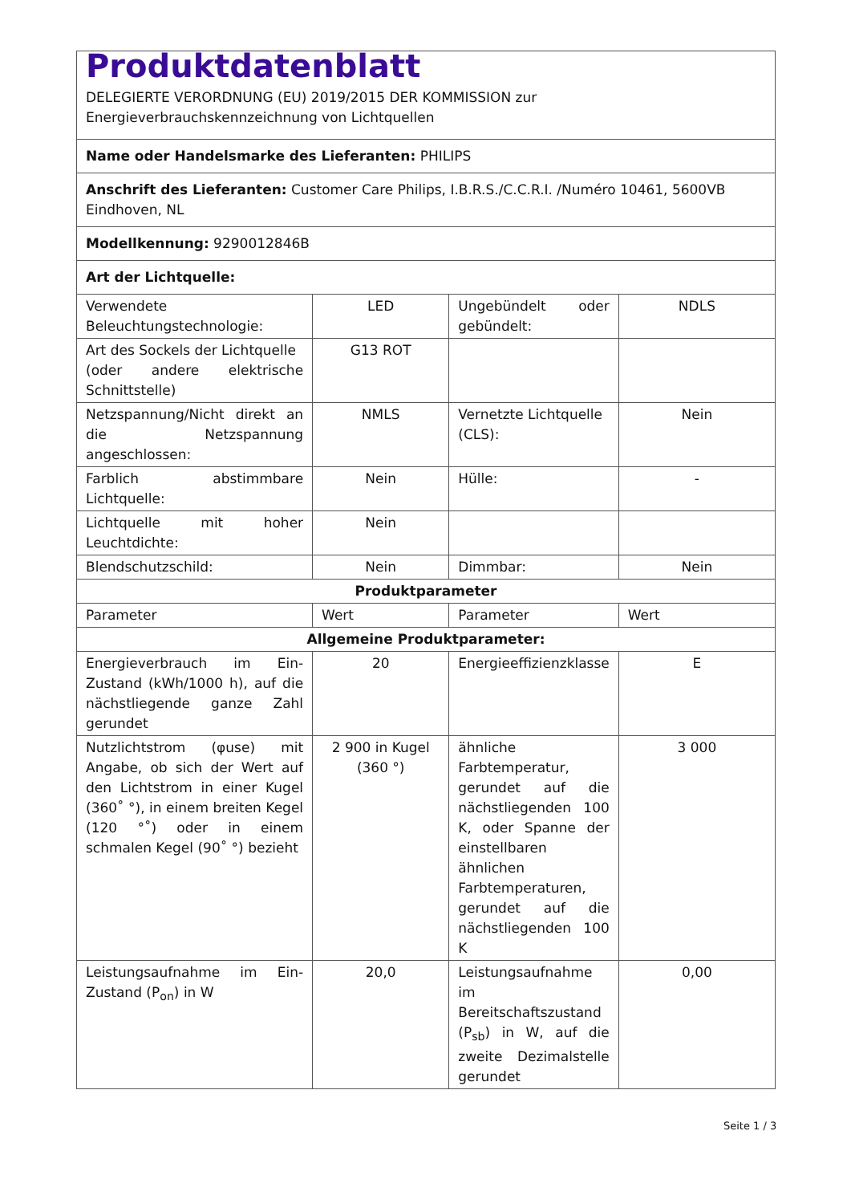| Produktdatenblatt DELEGIERTE VERORDNUNG (EU) 2019/2015 DER KOMMISSION zur Energieverbrauchskennzeichnung von Lichtquellen | | | |
| Name oder Handelsmarke des Lieferanten: PHILIPS | | | |
| Anschrift des Lieferanten: Customer Care Philips, I.B.R.S./C.C.R.I. /Numéro 10461, 5600VB Eindhoven, NL | | | |
| Modellkennung: 9290012846B | | | |
| Art der Lichtquelle: | | | |
| Verwendete Beleuchtungstechnologie: | LED | Ungebündelt oder gebündelt: | NDLS |
| Art des Sockels der Lichtquelle (oder andere elektrische Schnittstelle) | G13 ROT | | |
| Netzspannung/Nicht direkt an die Netzspannung angeschlossen: | NMLS | Vernetzte Lichtquelle (CLS): | Nein |
| Farblich abstimmbare Lichtquelle: | Nein | Hülle: | - |
| Lichtquelle mit hoher Leuchtdichte: | Nein | | |
| Blendschutzschild: | Nein | Dimmbar: | Nein |
| Produktparameter | | | |
| Parameter | Wert | Parameter | Wert |
| Allgemeine Produktparameter: | | | |
| Energieverbrauch im Ein-Zustand (kWh/1000 h), auf die nächstliegende ganze Zahl gerundet | 20 | Energieeffizienzklasse | E |
| Nutzlichtstrom (φuse) mit Angabe, ob sich der Wert auf den Lichtstrom in einer Kugel (360˚ °), in einem breiten Kegel (120 °˚) oder in einem schmalen Kegel (90˚ °) bezieht | 2 900 in Kugel (360 °) | ähnliche Farbtemperatur, gerundet auf die nächstliegenden 100 K, oder Spanne der einstellbaren ähnlichen Farbtemperaturen, gerundet auf die nächstliegenden 100 K | 3 000 |
| Leistungsaufnahme im Ein-Zustand (P<sub>on</sub>) in W | 20,0 | Leistungsaufnahme im Bereitschaftszustand (P<sub>sb</sub>) in W, auf die zweite Dezimalstelle gerundet | 0,00 |
Seite 1 / 3